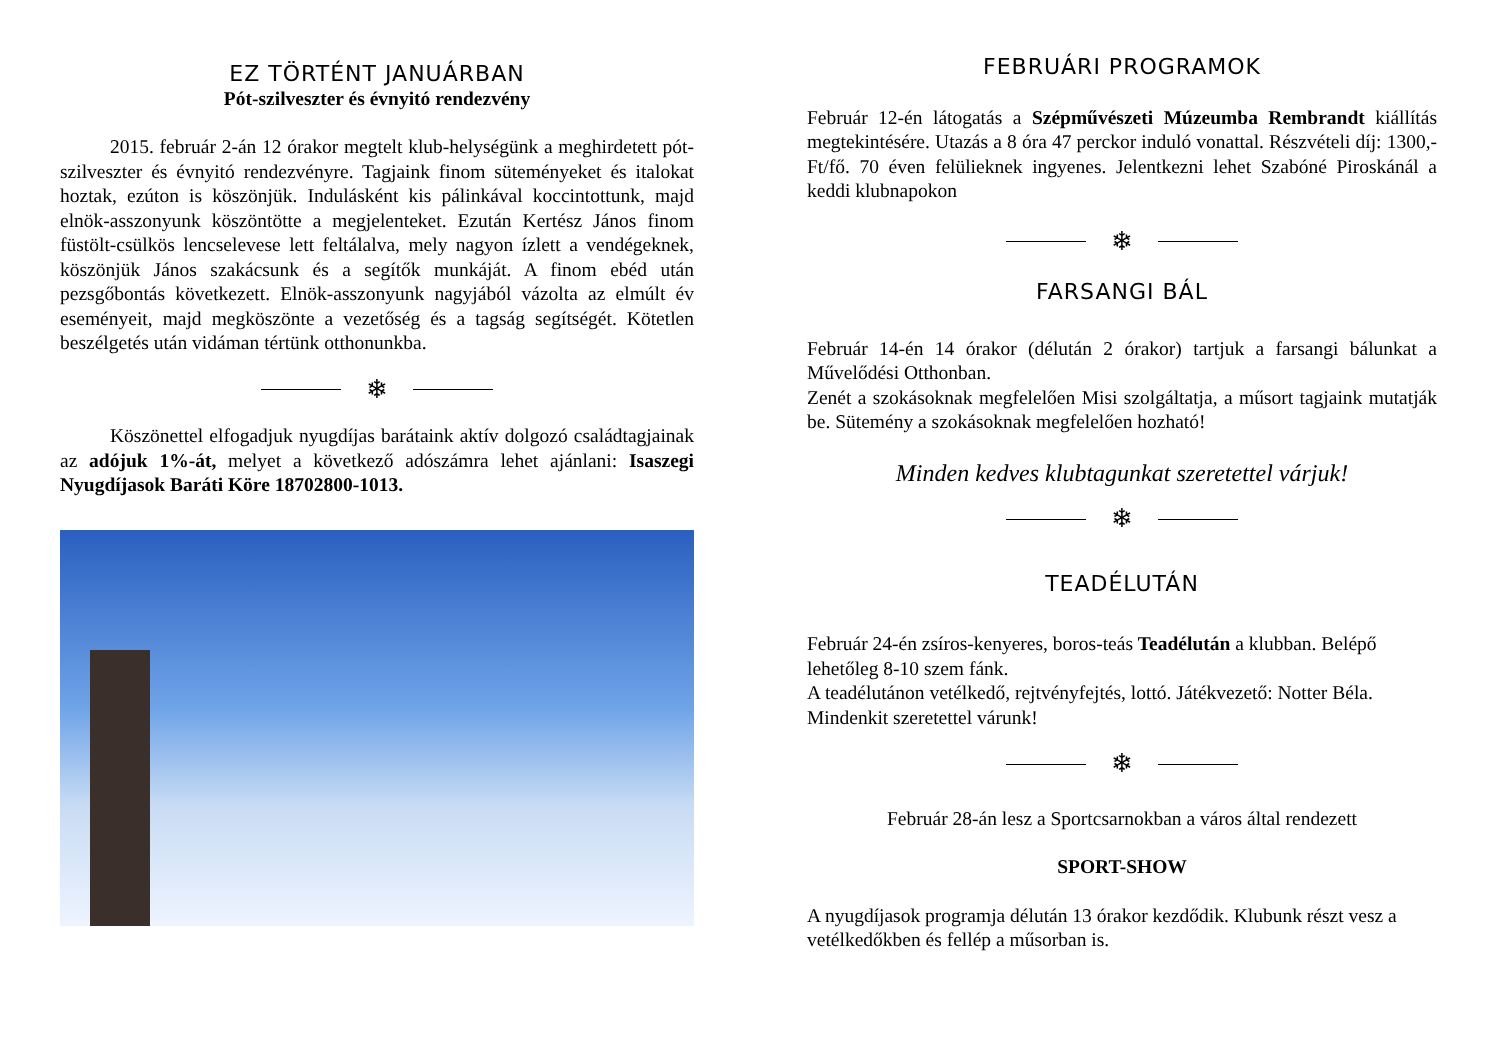EZ TÖRTÉNT JANUÁRBAN
Pót-szilveszter és évnyitó rendezvény
2015. február 2-án 12 órakor megtelt klub-helységünk a meghirdetett pót-szilveszter és évnyitó rendezvényre. Tagjaink finom süteményeket és italokat hoztak, ezúton is köszönjük. Indulásként kis pálinkával koccintottunk, majd elnök-asszonyunk köszöntötte a megjelenteket. Ezután Kertész János finom füstölt-csülkös lencselevese lett feltálalva, mely nagyon ízlett a vendégeknek, köszönjük János szakácsunk és a segítők munkáját. A finom ebéd után pezsgőbontás következett. Elnök-asszonyunk nagyjából vázolta az elmúlt év eseményeit, majd megköszönte a vezetőség és a tagság segítségét. Kötetlen beszélgetés után vidáman tértünk otthonunkba.
❄
Köszönettel elfogadjuk nyugdíjas barátaink aktív dolgozó családtagjainak az adójuk 1%-át, melyet a következő adószámra lehet ajánlani: Isaszegi Nyugdíjasok Baráti Köre 18702800-1013.
FEBRUÁRI PROGRAMOK
Február 12-én látogatás a Szépművészeti Múzeumba Rembrandt kiállítás megtekintésére. Utazás a 8 óra 47 perckor induló vonattal. Részvételi díj: 1300,- Ft/fő. 70 éven felülieknek ingyenes. Jelentkezni lehet Szabóné Piroskánál a keddi klubnapokon
❄
FARSANGI BÁL
Február 14-én 14 órakor (délután 2 órakor) tartjuk a farsangi bálunkat a Művelődési Otthonban.
Zenét a szokásoknak megfelelően Misi szolgáltatja, a műsort tagjaink mutatják be. Sütemény a szokásoknak megfelelően hozható!
Minden kedves klubtagunkat szeretettel várjuk!
❄
TEADÉLUTÁN
Február 24-én zsíros-kenyeres, boros-teás Teadélután a klubban. Belépő lehetőleg 8-10 szem fánk.
A teadélutánon vetélkedő, rejtvényfejtés, lottó. Játékvezető: Notter Béla.
Mindenkit szeretettel várunk!
❄
Február 28-án lesz a Sportcsarnokban a város által rendezett
SPORT-SHOW
A nyugdíjasok programja délután 13 órakor kezdődik. Klubunk részt vesz a vetélkedőkben és fellép a műsorban is.